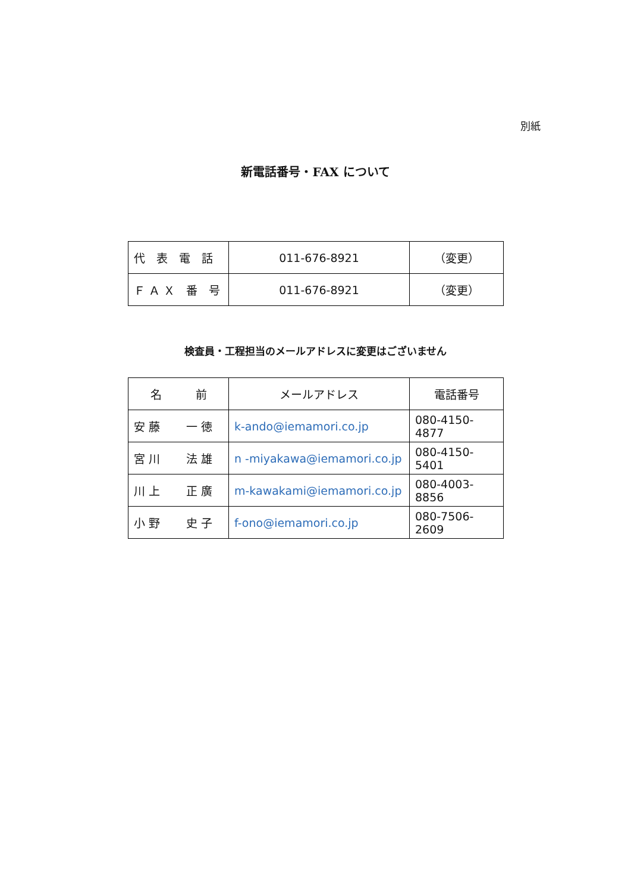別紙
新電話番号・FAX について
| 代 表 電 話 | 011-676-8921 | （変更） |
| Ｆ Ａ Ｘ 番 号 | 011-676-8921 | （変更） |
検査員・工程担当のメールアドレスに変更はございません
| 名 前 | メールアドレス | 電話番号 |
| --- | --- | --- |
| 安 藤 一 徳 | k-ando@iemamori.co.jp | 080-4150-4877 |
| 宮 川 法 雄 | n -miyakawa@iemamori.co.jp | 080-4150-5401 |
| 川 上 正 廣 | m-kawakami@iemamori.co.jp | 080-4003-8856 |
| 小 野 史 子 | f-ono@iemamori.co.jp | 080-7506-2609 |